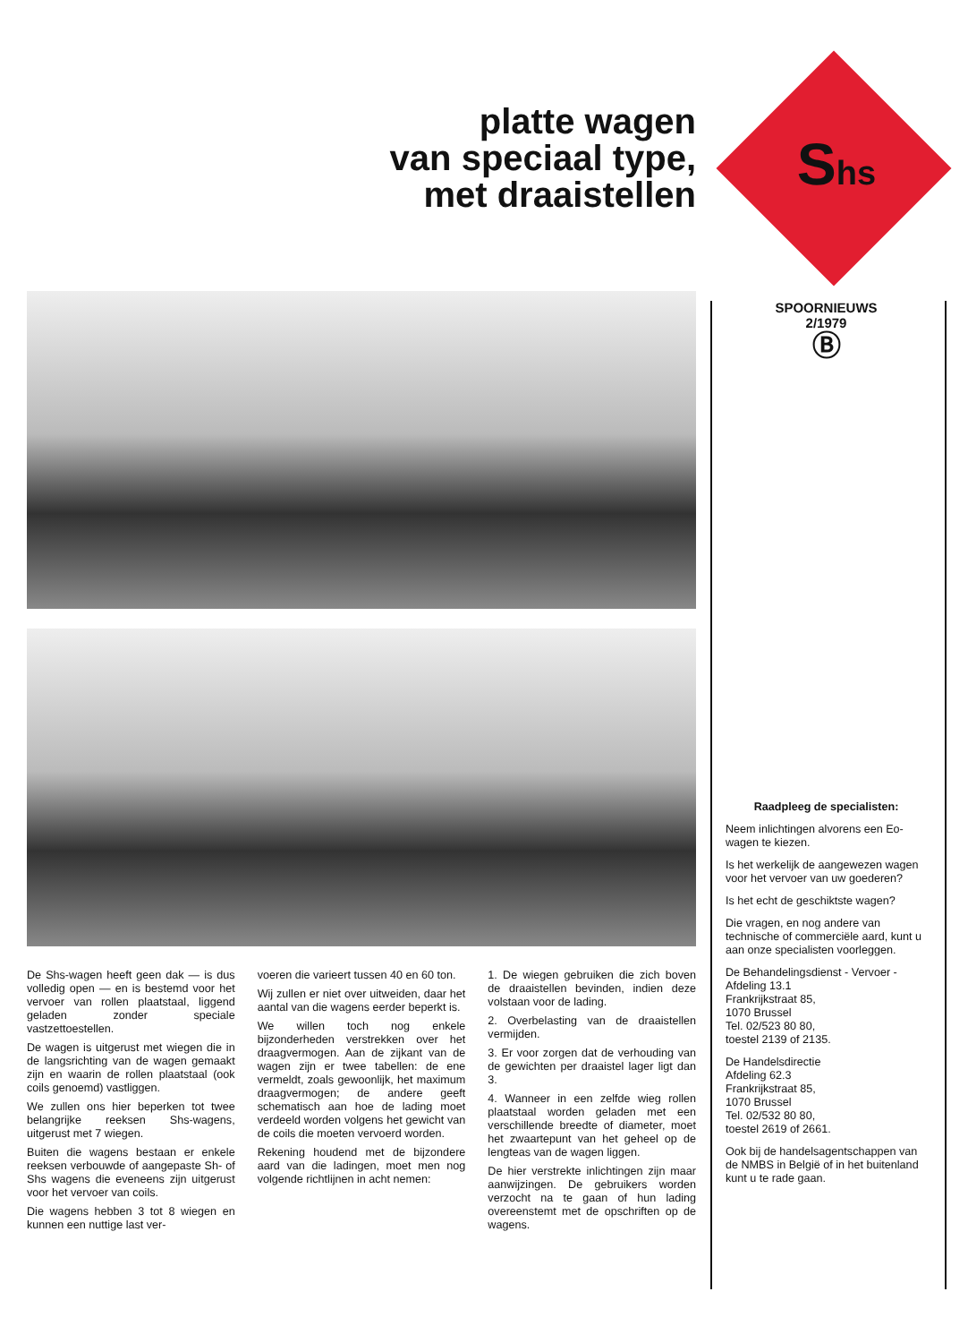platte wagen
van speciaal type,
met draaistellen
De Shs-wagen heeft geen dak — is dus volledig open — en is bestemd voor het vervoer van rollen plaatstaal, liggend geladen zonder speciale vastzettoestellen.
De wagen is uitgerust met wiegen die in de langsrichting van de wagen gemaakt zijn en waarin de rollen plaatstaal (ook coils genoemd) vastliggen.
We zullen ons hier beperken tot twee belangrijke reeksen Shs-wagens, uitgerust met 7 wiegen.
Buiten die wagens bestaan er enkele reeksen verbouwde of aangepaste Sh- of Shs wagens die eveneens zijn uitgerust voor het vervoer van coils.
Die wagens hebben 3 tot 8 wiegen en kunnen een nuttige last ver-
voeren die varieert tussen 40 en 60 ton.
Wij zullen er niet over uitweiden, daar het aantal van die wagens eerder beperkt is.
We willen toch nog enkele bijzonderheden verstrekken over het draagvermogen. Aan de zijkant van de wagen zijn er twee tabellen: de ene vermeldt, zoals gewoonlijk, het maximum draagvermogen; de andere geeft schematisch aan hoe de lading moet verdeeld worden volgens het gewicht van de coils die moeten vervoerd worden.
Rekening houdend met de bijzondere aard van die ladingen, moet men nog volgende richtlijnen in acht nemen:
1. De wiegen gebruiken die zich boven de draaistellen bevinden, indien deze volstaan voor de lading.
2. Overbelasting van de draaistellen vermijden.
3. Er voor zorgen dat de verhouding van de gewichten per draaistel lager ligt dan 3.
4. Wanneer in een zelfde wieg rollen plaatstaal worden geladen met een verschillende breedte of diameter, moet het zwaartepunt van het geheel op de lengteas van de wagen liggen.
De hier verstrekte inlichtingen zijn maar aanwijzingen. De gebruikers worden verzocht na te gaan of hun lading overeenstemt met de opschriften op de wagens.
Shs
SPOORNIEUWS
2/1979
Ⓑ
Raadpleeg de specialisten:
Neem inlichtingen alvorens een Eo-wagen te kiezen.
Is het werkelijk de aangewezen wagen voor het vervoer van uw goederen?
Is het echt de geschiktste wagen?
Die vragen, en nog andere van technische of commerciële aard, kunt u aan onze specialisten voorleggen.
De Behandelingsdienst - Vervoer - Afdeling 13.1
Frankrijkstraat 85,
1070 Brussel
Tel. 02/523 80 80,
toestel 2139 of 2135.
De Handelsdirectie
Afdeling 62.3
Frankrijkstraat 85,
1070 Brussel
Tel. 02/532 80 80,
toestel 2619 of 2661.
Ook bij de handelsagentschappen van de NMBS in België of in het buitenland kunt u te rade gaan.